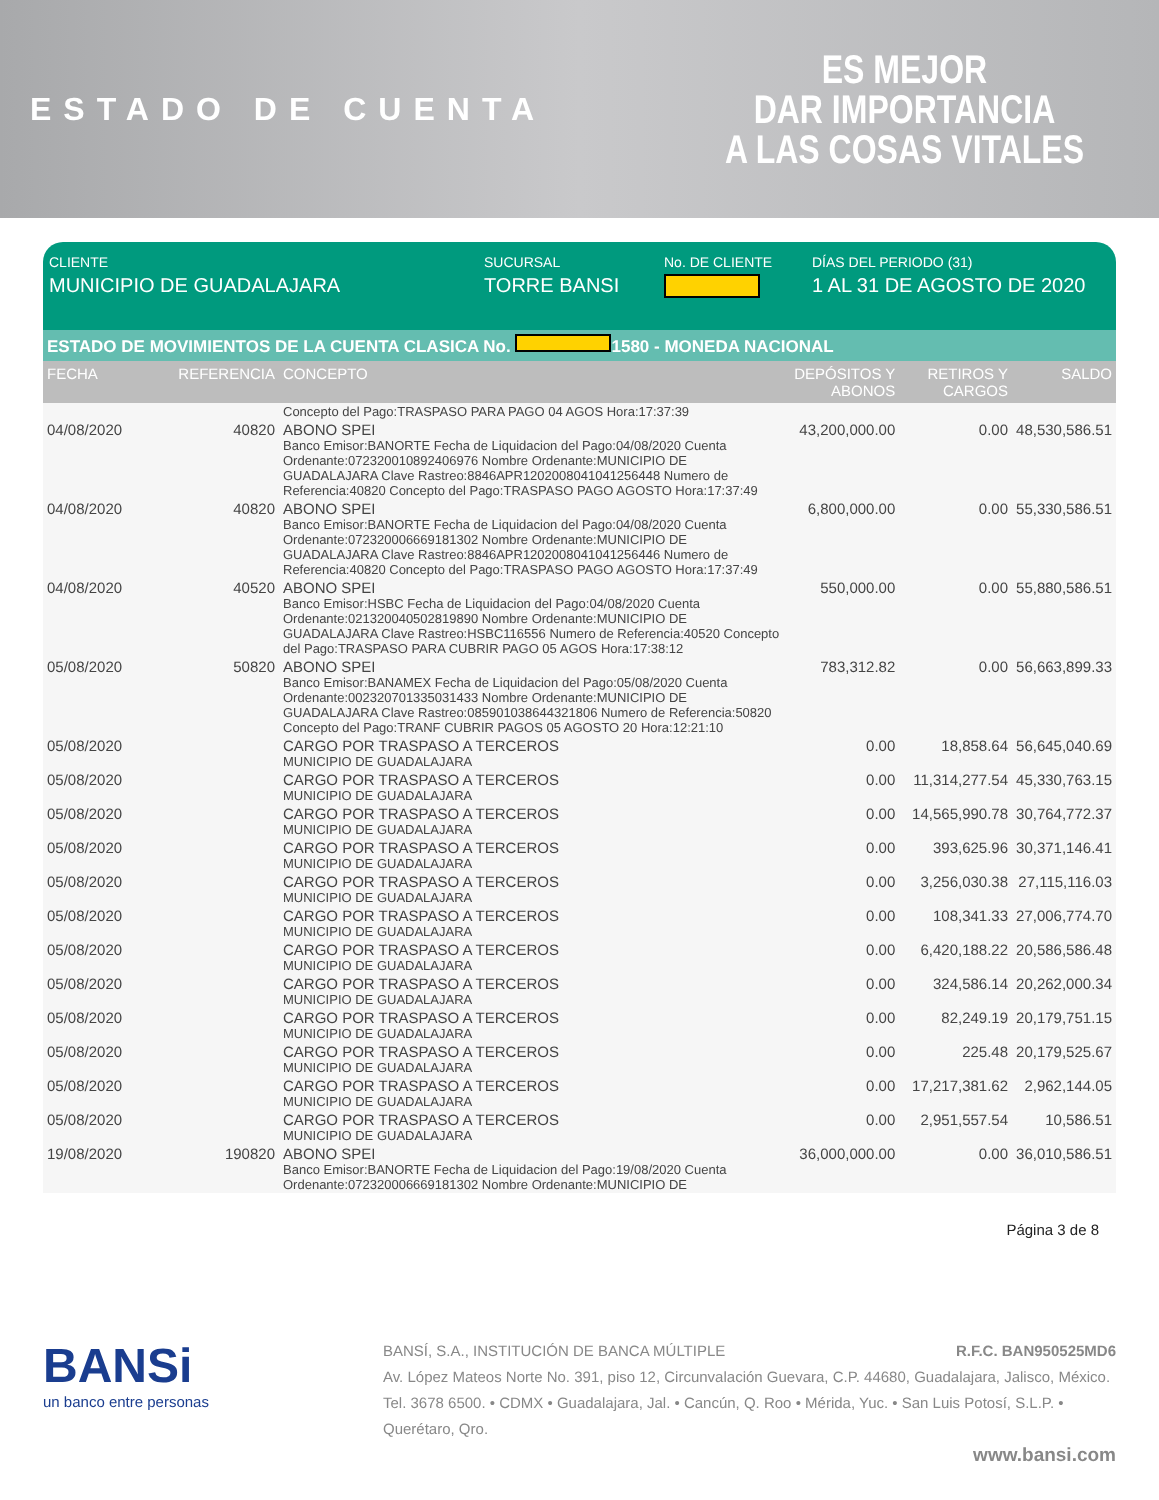ESTADO DE CUENTA
ES MEJOR
DAR IMPORTANCIA
A LAS COSAS VITALES
CLIENTE
MUNICIPIO DE GUADALAJARA
SUCURSAL
TORRE BANSI
No. DE CLIENTE DÍAS DEL PERIODO (31)
1 AL 31 DE AGOSTO DE 2020
ESTADO DE MOVIMIENTOS DE LA CUENTA CLASICA No. 1580 - MONEDA NACIONAL
| FECHA | REFERENCIA | CONCEPTO | DEPÓSITOS Y ABONOS | RETIROS Y CARGOS | SALDO |
| --- | --- | --- | --- | --- | --- |
| | | Concepto del Pago:TRASPASO PARA PAGO 04 AGOS Hora:17:37:39 | | | |
| 04/08/2020 | 40820 | ABONO SPEI Banco Emisor:BANORTE Fecha de Liquidacion del Pago:04/08/2020 Cuenta Ordenante:072320010892406976 Nombre Ordenante:MUNICIPIO DE GUADALAJARA Clave Rastreo:8846APR1202008041041256448 Numero de Referencia:40820 Concepto del Pago:TRASPASO PAGO AGOSTO Hora:17:37:49 | 43,200,000.00 | 0.00 | 48,530,586.51 |
| 04/08/2020 | 40820 | ABONO SPEI Banco Emisor:BANORTE Fecha de Liquidacion del Pago:04/08/2020 Cuenta Ordenante:072320006669181302 Nombre Ordenante:MUNICIPIO DE GUADALAJARA Clave Rastreo:8846APR1202008041041256446 Numero de Referencia:40820 Concepto del Pago:TRASPASO PAGO AGOSTO Hora:17:37:49 | 6,800,000.00 | 0.00 | 55,330,586.51 |
| 04/08/2020 | 40520 | ABONO SPEI Banco Emisor:HSBC Fecha de Liquidacion del Pago:04/08/2020 Cuenta Ordenante:021320040502819890 Nombre Ordenante:MUNICIPIO DE GUADALAJARA Clave Rastreo:HSBC116556 Numero de Referencia:40520 Concepto del Pago:TRASPASO PARA CUBRIR PAGO 05 AGOS Hora:17:38:12 | 550,000.00 | 0.00 | 55,880,586.51 |
| 05/08/2020 | 50820 | ABONO SPEI Banco Emisor:BANAMEX Fecha de Liquidacion del Pago:05/08/2020 Cuenta Ordenante:002320701335031433 Nombre Ordenante:MUNICIPIO DE GUADALAJARA Clave Rastreo:085901038644321806 Numero de Referencia:50820 Concepto del Pago:TRANF CUBRIR PAGOS 05 AGOSTO 20 Hora:12:21:10 | 783,312.82 | 0.00 | 56,663,899.33 |
| 05/08/2020 | | CARGO POR TRASPASO A TERCEROS MUNICIPIO DE GUADALAJARA | 0.00 | 18,858.64 | 56,645,040.69 |
| 05/08/2020 | | CARGO POR TRASPASO A TERCEROS MUNICIPIO DE GUADALAJARA | 0.00 | 11,314,277.54 | 45,330,763.15 |
| 05/08/2020 | | CARGO POR TRASPASO A TERCEROS MUNICIPIO DE GUADALAJARA | 0.00 | 14,565,990.78 | 30,764,772.37 |
| 05/08/2020 | | CARGO POR TRASPASO A TERCEROS MUNICIPIO DE GUADALAJARA | 0.00 | 393,625.96 | 30,371,146.41 |
| 05/08/2020 | | CARGO POR TRASPASO A TERCEROS MUNICIPIO DE GUADALAJARA | 0.00 | 3,256,030.38 | 27,115,116.03 |
| 05/08/2020 | | CARGO POR TRASPASO A TERCEROS MUNICIPIO DE GUADALAJARA | 0.00 | 108,341.33 | 27,006,774.70 |
| 05/08/2020 | | CARGO POR TRASPASO A TERCEROS MUNICIPIO DE GUADALAJARA | 0.00 | 6,420,188.22 | 20,586,586.48 |
| 05/08/2020 | | CARGO POR TRASPASO A TERCEROS MUNICIPIO DE GUADALAJARA | 0.00 | 324,586.14 | 20,262,000.34 |
| 05/08/2020 | | CARGO POR TRASPASO A TERCEROS MUNICIPIO DE GUADALAJARA | 0.00 | 82,249.19 | 20,179,751.15 |
| 05/08/2020 | | CARGO POR TRASPASO A TERCEROS MUNICIPIO DE GUADALAJARA | 0.00 | 225.48 | 20,179,525.67 |
| 05/08/2020 | | CARGO POR TRASPASO A TERCEROS MUNICIPIO DE GUADALAJARA | 0.00 | 17,217,381.62 | 2,962,144.05 |
| 05/08/2020 | | CARGO POR TRASPASO A TERCEROS MUNICIPIO DE GUADALAJARA | 0.00 | 2,951,557.54 | 10,586.51 |
| 19/08/2020 | 190820 | ABONO SPEI Banco Emisor:BANORTE Fecha de Liquidacion del Pago:19/08/2020 Cuenta Ordenante:072320006669181302 Nombre Ordenante:MUNICIPIO DE | 36,000,000.00 | 0.00 | 36,010,586.51 |
Página 3 de 8
BANSi
un banco entre personas
BANSÍ, S.A., INSTITUCIÓN DE BANCA MÚLTIPLE R.F.C. BAN950525MD6
Av. López Mateos Norte No. 391, piso 12, Circunvalación Guevara, C.P. 44680, Guadalajara, Jalisco, México. Tel. 3678 6500. • CDMX • Guadalajara, Jal. • Cancún, Q. Roo • Mérida, Yuc. • San Luis Potosí, S.L.P. • Querétaro, Qro.
www.bansi.com